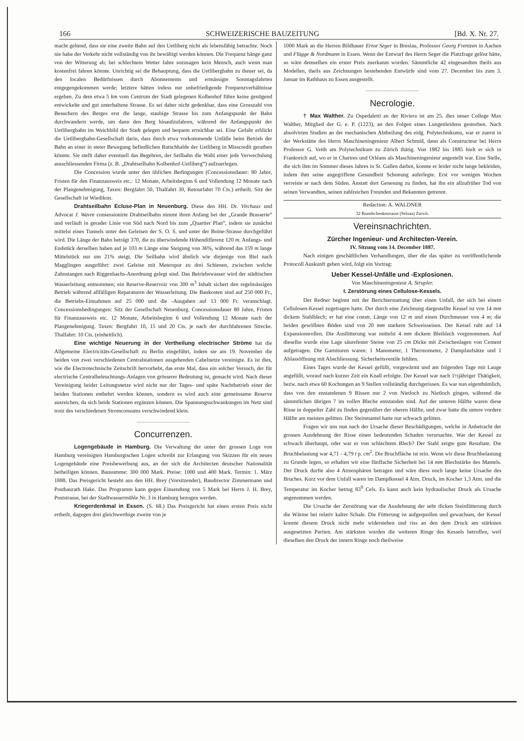166 SCHWEIZERISCHE BAUZEITUNG [Bd. X. Nr. 27.
macht geltend, dass sie eine zweite Bahn auf den Uetliberg nicht als lebensfähig betrachte. Noch nie habe der Verkehr nicht vollständig von ihr bewältigt werden können. Die Frequenz hänge ganz von der Witterung ab; bei schlechtem Wetter fahre sozusagen kein Mensch, auch wenn man kostenfrei fahren könnte. Unrichtig sei die Behauptung, dass die Uetlibergbahn zu theuer sei, da den localen Bedürfnissen durch Abonnements und ermässigte Sonntagsfahrten entgegengekommen werde; letztere hätten indess nur unbefriedigende Frequenzverhältnisse ergeben. Zu dem etwa 5 km vom Centrum der Stadt gelegenen Kolbenhof führe keine genügend entwickelte und gut unterhaltene Strasse. Es sei daher nicht gedenkbar, dass eine Grosszahl von Besuchern des Berges erst die lange, staubige Strasse bis zum Anfangspunkt der Bahn durchwandern werde, um dann den Berg hinaufzufahren, während der Anfangspunkt der Uetlibergbahn im Weichbild der Stadt gelegen und bequem erreichbar sei. Eine Gefahr erblickt die Uetlibergbahn-Gesellschaft darin, dass durch etwa vorkommende Unfälle beim Betrieb der Bahn an einer in steter Bewegung befindlichen Rutschhalde der Uetliberg in Misscredit gerathen könnte. Sie stellt daher eventuell das Begehren, der Seilbahn die Wahl einer jede Verwechslung ausschliessenden Firma (z. B. „Drahtseilbahn Kolbenhof-Uetliberg“) aufzuerlegen.
Die Concession wurde unter den üblichen Bedingungen (Concessionsdauer: 80 Jahre, Fristen für den Finanzausweis etc.: 12 Monate, Arbeitsbeginn 6 und Vollendung 12 Monate nach der Plangenehmigung, Taxen: Bergfahrt 50, Thalfahrt 30, Retourfahrt 70 Cts.) ertheilt. Sitz der Gesellschaft ist Wiedikon.
Drahtseilbahn Ecluse-Plan in Neuenburg. Diese den HH. Dr. Virchaux und Advocat J. Wavre consessionirte Drahtseilbahn nimmt ihren Anfang bei der „Grande Brasserie“ und verläuft in gerader Linie von Süd nach Nord bis zum „Quartier Plan“, indem sie zunächst mittelst eines Tunnels unter den Geleisen der S. O. S. und unter der Boine-Strasse durchgeführt wird. Die Länge der Bahn beträgt 370, die zu überwindende Höhendifferenz 120 m. Anfangs- und Endstück derselben haben auf je 103 m Länge eine Steigung von 36%, während das 159 m lange Mittelstück nur um 21% steigt. Die Seilbahn wird ähnlich wie diejenige von Biel nach Magglingen ausgeführt: zwei Geleise mit Meterspur zu drei Schienen, zwischen welche Zahnstangen nach Riggenbachs-Anordnung gelegt sind. Das Betriebswasser wird der städtischen Wasserleitung entnommen; ein Reserve-Reservoir von 300 m<sup>3</sup> Inhalt sichert den regelmässigen Betrieb während allfälligen Reparaturen der Wasserleitung. Die Baukosten sind auf 250 000 Fr., die Betriebs-Einnahmen auf 25 000 und die -Ausgaben auf 13 000 Fr. veranschlagt. Concessionsbedingungen: Sitz der Gesellschaft Neuenburg. Concessionsdauer 80 Jahre, Fristen für Finanzausweis etc. 12 Monate, Arbeitsbeginn 6 und Vollendung 12 Monate nach der Plangenehmigung. Taxen: Bergfahrt 10, 15 und 20 Cts. je nach der durchfahrenen Strecke. Thalfahrt: 10 Cts. (einheitlich).
Eine wichtige Neuerung in der Vertheilung electrischer Ströme hat die Allgemeine Electricitäts-Gesellschaft zu Berlin eingeführt, indem sie am 19. November die beiden von zwei verschiedenen Centralstationen ausgehenden Cabelnetze vereinigte. Es ist dies, wie die Electrotechnische Zeitschrift hervorhebt, das erste Mal, dass ein solcher Versuch, der für electrische Centralbeleuchtungs-Anlagen von grösserer Bedeutung ist, gemacht wird. Nach dieser Vereinigung beider Leitungsnetze wird nicht nur der Tages- und späte Nachtbetrieb einer der beiden Stationen entbehrt werden können, sondern es wird auch eine gemeinsame Reserve ausreichen, da sich beide Stationen ergänzen können. Die Spannungsschwankungen im Netz sind trotz des verschiedenen Stromconsums verschwindend klein.
~~~~~~~~~~~~~~~~~~~~
Concurrenzen.
Logengebäude in Hamburg. Die Verwaltung der unter der grossen Loge von Hamburg vereinigten Hamburgischen Logen schreibt zur Erlangung von Skizzen für ein neues Logengebäude eine Preisbewerbung aus, an der sich die Architecten deutscher Nationalität betheiligen können. Bausumme: 300 000 Mark. Preise: 1000 und 400 Mark. Termin: 1. März 1888. Das Preisgericht besteht aus den HH. Brey (Vorsitzender), Baudirector Zimmermann und Postbaurath Hake. Das Programm kann gegen Einsendung von 5 Mark bei Herrn J. H. Brey, Poststrasse, bei der Stadtwassermühle Nr. 3 in Hamburg bezogen werden.
Kriegerdenkmal in Essen. (S. 68.) Das Preisgericht hat einen ersten Preis nicht ertheilt, dagegen drei gleichwerthige zweite von je
1000 Mark an die Herren Bildhauer Ernst Seger in Breslau, Professor Georg Frentzen in Aachen und Flügge & Nordmann in Essen. Wenn der Entwurf des Herrn Seger die Platzfrage gelöst hätte, so wäre demselben ein erster Preis zuerkannt worden. Sämmtliche 42 eingesandten theils aus Modellen, theils aus Zeichnungen bestehenden Entwürfe sind vom 27. December bis zum 3. Januar im Rathhaus zu Essen ausgestellt.
~~~~~~~~~~~~~~~~~~~~
Necrologie.
† Max Walther. Zu Ospedaletti an der Riviera ist am 25. dies unser College Max Walther, Mitglied der G. e. P. (1223), an den Folgen eines Lungenleidens gestorben. Nach absolvirten Studien an der mechanischen Abtheilung des eidg. Polytechnikums, war er zuerst in der Werkstätte des Herrn Maschineningenieur Albert Schmid, dann als Constructeur bei Herrn Professor G. Veith am Polytechnikum zu Zürich thätig. Von 1882 bis 1885 hielt er sich in Frankreich auf, wo er in Chartres und Orléans als Maschineningenieur angestellt war. Eine Stelle, die sich ihm im Sommer dieses Jahres in St. Gallen darbot, konnte er leider nicht lange bekleiden, indem ihm seine angegriffene Gesundheit Schonung auferlegte. Erst vor wenigen Wochen verreiste er nach dem Süden. Anstatt dort Genesung zu finden, hat ihn ein allzufrüher Tod von seinen Verwandten, seinen zahlreichen Freunden und Bekannten getrennt.
Redaction: A. WALDNER
32 Brandschenkestrasse (Selnau) Zürich.
Vereinsnachrichten.
Zürcher Ingenieur- und Architecten-Verein.
IV. Sitzung vom 14. December 1887.
Nach einigen geschäftlichen Verhandlungen, über die das später zu veröffentlichende Protocoll Auskunft geben wird, folgt ein Vortrag:
Ueber Kessel-Unfälle und -Explosionen.
Von Maschineningenieur A. Strupler.
I. Zerstörung eines Cellulose-Kessels.
Der Redner beginnt mit der Berichterstattung über einen Unfall, der sich bei einem Cellulosen-Kessel zugetragen hatte. Der durch eine Zeichnung dargestellte Kessel ist von 14 mm dickem Stahlblech; er hat eine constr. Länge von 12 m und einen Durchmesser von 4 m; die beiden gewölbten Böden sind von 20 mm starkem Schweisseisen. Der Kessel ruht auf 14 Expansionsrollen. Die Ausfütterung war mittelst 4 mm dickem Bleiblech vorgenommen. Auf dieselbe wurde eine Lage säurefester Steine von 25 cm Dicke mit Zwischenlagen von Cement aufgetragen. Die Garnituren waren: 1 Manometer, 1 Thermometer, 2 Dampfaufsätze und 1 Ablassöffnung mit Abschliessung. Sicherheitsventile fehlten.
Eines Tages wurde der Kessel gefüllt, vorgewärmt und am folgenden Tage mit Lauge angefüllt, worauf nach kurzer Zeit ein Knall erfolgte. Der Kessel war nach 1½jähriger Thätigkeit, bezw. nach etwa 60 Kochungen an 9 Stellen vollständig durchgerissen. Es war nun eigenthümlich, dass von den enstandenen 9 Rissen nur 2 von Nietloch zu Nietloch gingen, während die sämmtlichen übrigen 7 im vollen Bleche entstanden sind. Auf der unteren Hälfte waren diese Risse in doppelter Zahl zu finden gegenüber der oberen Hälfte, und zwar hatte die untere vordere Hälfte am meisten gelitten. Der Steinmantel hatte nur schwach gelitten.
Fragen wir uns nun nach der Ursache dieser Beschädigungen, welche in Anbetracht der grossen Ausdehnung der Risse einen bedeutenden Schaden verursachte. War der Kessel zu schwach überhaupt, oder war er von schlechtem Blech? Der Stahl zeigte gute Resultate. Die Bruchbelastung war 4,71 - 4,79 t p. cm<sup>2</sup>. Die Bruchfläche ist rein. Wenn wir diese Bruchbelastung zu Grunde legen, so erhalten wir eine fünffache Sicherheit bei 14 mm Blechstärke des Mantels. Der Druck durfte also 4 Atmosphären betragen und wäre diess noch lange keine Ursache des Bruches. Kurz vor dem Unfall waren im Dampfkessel 4 Atm. Druck, im Kocher 1,3 Atm. und die Temperatur im Kocher betrug 83<sup>0</sup> Cels. Es kann auch kein hydraulischer Druck als Ursache angenommen werden.
Die Ursache der Zerstörung war die Ausdehnung der sehr dicken Steinfütterung durch die Wärme bei relativ kalter Schale. Die Fütterung ist aufgequollen und gewachsen, der Kessel konnte diesem Druck nicht mehr widerstehen und riss an den dem Druck am stärksten ausgesetzten Partien. Am stärksten wurden die weiteren Ringe des Kessels betroffen, weil dieselben den Druck der innern Ringe noch theilweise